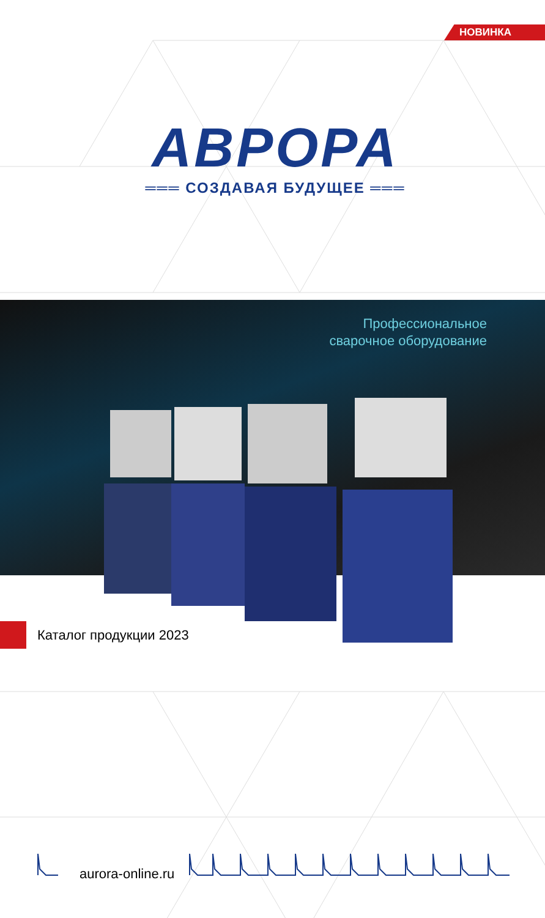НОВИНКА
АВРОРА
═══ СОЗДАВАЯ БУДУЩЕЕ ═══
Профессиональное
сварочное оборудование
Каталог продукции 2023
aurora-online.ru